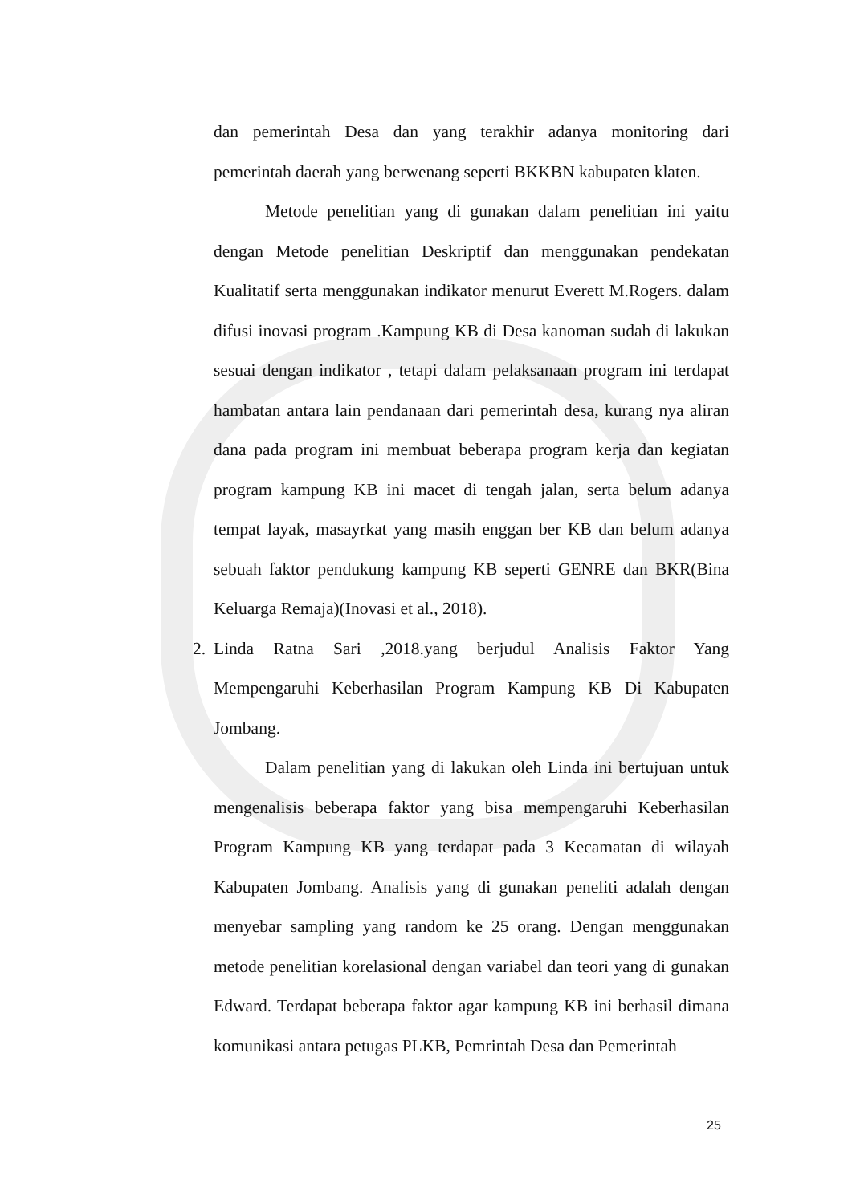dan pemerintah Desa dan yang terakhir adanya monitoring dari pemerintah daerah yang berwenang seperti BKKBN kabupaten klaten.
Metode penelitian yang di gunakan dalam penelitian ini yaitu dengan Metode penelitian Deskriptif dan menggunakan pendekatan Kualitatif serta menggunakan indikator menurut Everett M.Rogers. dalam difusi inovasi program .Kampung KB di Desa kanoman sudah di lakukan sesuai dengan indikator , tetapi dalam pelaksanaan program ini terdapat hambatan antara lain pendanaan dari pemerintah desa, kurang nya aliran dana pada program ini membuat beberapa program kerja dan kegiatan program kampung KB ini macet di tengah jalan, serta belum adanya tempat layak, masayrkat yang masih enggan ber KB dan belum adanya sebuah faktor pendukung kampung KB seperti GENRE dan BKR(Bina Keluarga Remaja)(Inovasi et al., 2018).
2. Linda Ratna Sari ,2018.yang berjudul Analisis Faktor Yang Mempengaruhi Keberhasilan Program Kampung KB Di Kabupaten Jombang.
Dalam penelitian yang di lakukan oleh Linda ini bertujuan untuk mengenalisis beberapa faktor yang bisa mempengaruhi Keberhasilan Program Kampung KB yang terdapat pada 3 Kecamatan di wilayah Kabupaten Jombang. Analisis yang di gunakan peneliti adalah dengan menyebar sampling yang random ke 25 orang. Dengan menggunakan metode penelitian korelasional dengan variabel dan teori yang di gunakan Edward. Terdapat beberapa faktor agar kampung KB ini berhasil dimana komunikasi antara petugas PLKB, Pemrintah Desa dan Pemerintah
25